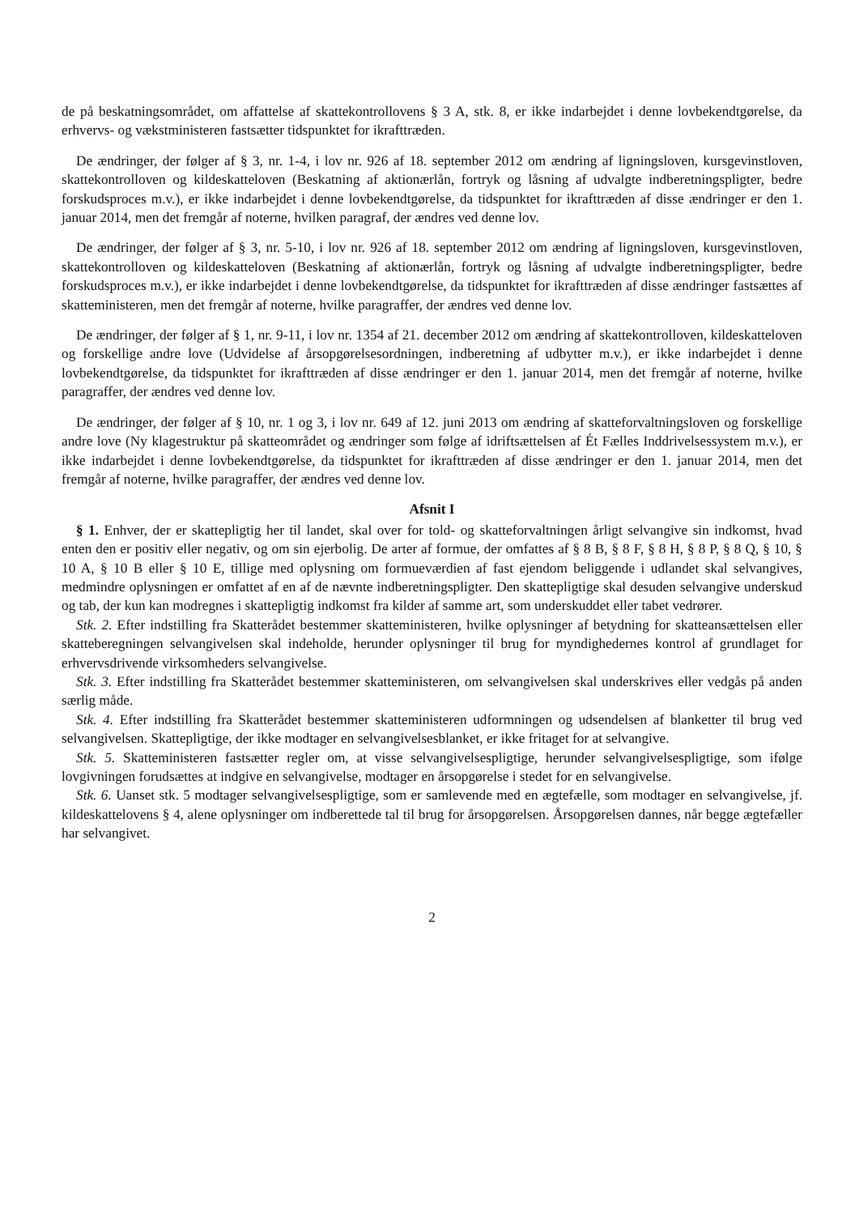de på beskatningsområdet, om affattelse af skattekontrollovens § 3 A, stk. 8, er ikke indarbejdet i denne lovbekendtgørelse, da erhvervs- og vækstministeren fastsætter tidspunktet for ikrafttræden.
De ændringer, der følger af § 3, nr. 1-4, i lov nr. 926 af 18. september 2012 om ændring af ligningsloven, kursgevinstloven, skattekontrolloven og kildeskatteloven (Beskatning af aktionærlån, fortryk og låsning af udvalgte indberetningspligter, bedre forskudsproces m.v.), er ikke indarbejdet i denne lovbekendtgørelse, da tidspunktet for ikrafttræden af disse ændringer er den 1. januar 2014, men det fremgår af noterne, hvilken paragraf, der ændres ved denne lov.
De ændringer, der følger af § 3, nr. 5-10, i lov nr. 926 af 18. september 2012 om ændring af ligningsloven, kursgevinstloven, skattekontrolloven og kildeskatteloven (Beskatning af aktionærlån, fortryk og låsning af udvalgte indberetningspligter, bedre forskudsproces m.v.), er ikke indarbejdet i denne lovbekendtgørelse, da tidspunktet for ikrafttræden af disse ændringer fastsættes af skatteministeren, men det fremgår af noterne, hvilke paragraffer, der ændres ved denne lov.
De ændringer, der følger af § 1, nr. 9-11, i lov nr. 1354 af 21. december 2012 om ændring af skattekontrolloven, kildeskatteloven og forskellige andre love (Udvidelse af årsopgørelsesordningen, indberetning af udbytter m.v.), er ikke indarbejdet i denne lovbekendtgørelse, da tidspunktet for ikrafttræden af disse ændringer er den 1. januar 2014, men det fremgår af noterne, hvilke paragraffer, der ændres ved denne lov.
De ændringer, der følger af § 10, nr. 1 og 3, i lov nr. 649 af 12. juni 2013 om ændring af skatteforvaltningsloven og forskellige andre love (Ny klagestruktur på skatteområdet og ændringer som følge af idriftsættelsen af Ét Fælles Inddrivelsessystem m.v.), er ikke indarbejdet i denne lovbekendtgørelse, da tidspunktet for ikrafttræden af disse ændringer er den 1. januar 2014, men det fremgår af noterne, hvilke paragraffer, der ændres ved denne lov.
Afsnit I
§ 1. Enhver, der er skattepligtig her til landet, skal over for told- og skatteforvaltningen årligt selvangive sin indkomst, hvad enten den er positiv eller negativ, og om sin ejerbolig. De arter af formue, der omfattes af § 8 B, § 8 F, § 8 H, § 8 P, § 8 Q, § 10, § 10 A, § 10 B eller § 10 E, tillige med oplysning om formueværdien af fast ejendom beliggende i udlandet skal selvangives, medmindre oplysningen er omfattet af en af de nævnte indberetningspligter. Den skattepligtige skal desuden selvangive underskud og tab, der kun kan modregnes i skattepligtig indkomst fra kilder af samme art, som underskuddet eller tabet vedrører.
Stk. 2. Efter indstilling fra Skatterådet bestemmer skatteministeren, hvilke oplysninger af betydning for skatteansættelsen eller skatteberegningen selvangivelsen skal indeholde, herunder oplysninger til brug for myndighedernes kontrol af grundlaget for erhvervsdrivende virksomheders selvangivelse.
Stk. 3. Efter indstilling fra Skatterådet bestemmer skatteministeren, om selvangivelsen skal underskrives eller vedgås på anden særlig måde.
Stk. 4. Efter indstilling fra Skatterådet bestemmer skatteministeren udformningen og udsendelsen af blanketter til brug ved selvangivelsen. Skattepligtige, der ikke modtager en selvangivelsesblanket, er ikke fritaget for at selvangive.
Stk. 5. Skatteministeren fastsætter regler om, at visse selvangivelsespligtige, herunder selvangivelsespligtige, som ifølge lovgivningen forudsættes at indgive en selvangivelse, modtager en årsopgørelse i stedet for en selvangivelse.
Stk. 6. Uanset stk. 5 modtager selvangivelsespligtige, som er samlevende med en ægtefælle, som modtager en selvangivelse, jf. kildeskattelovens § 4, alene oplysninger om indberettede tal til brug for årsopgørelsen. Årsopgørelsen dannes, når begge ægtefæller har selvangivet.
2